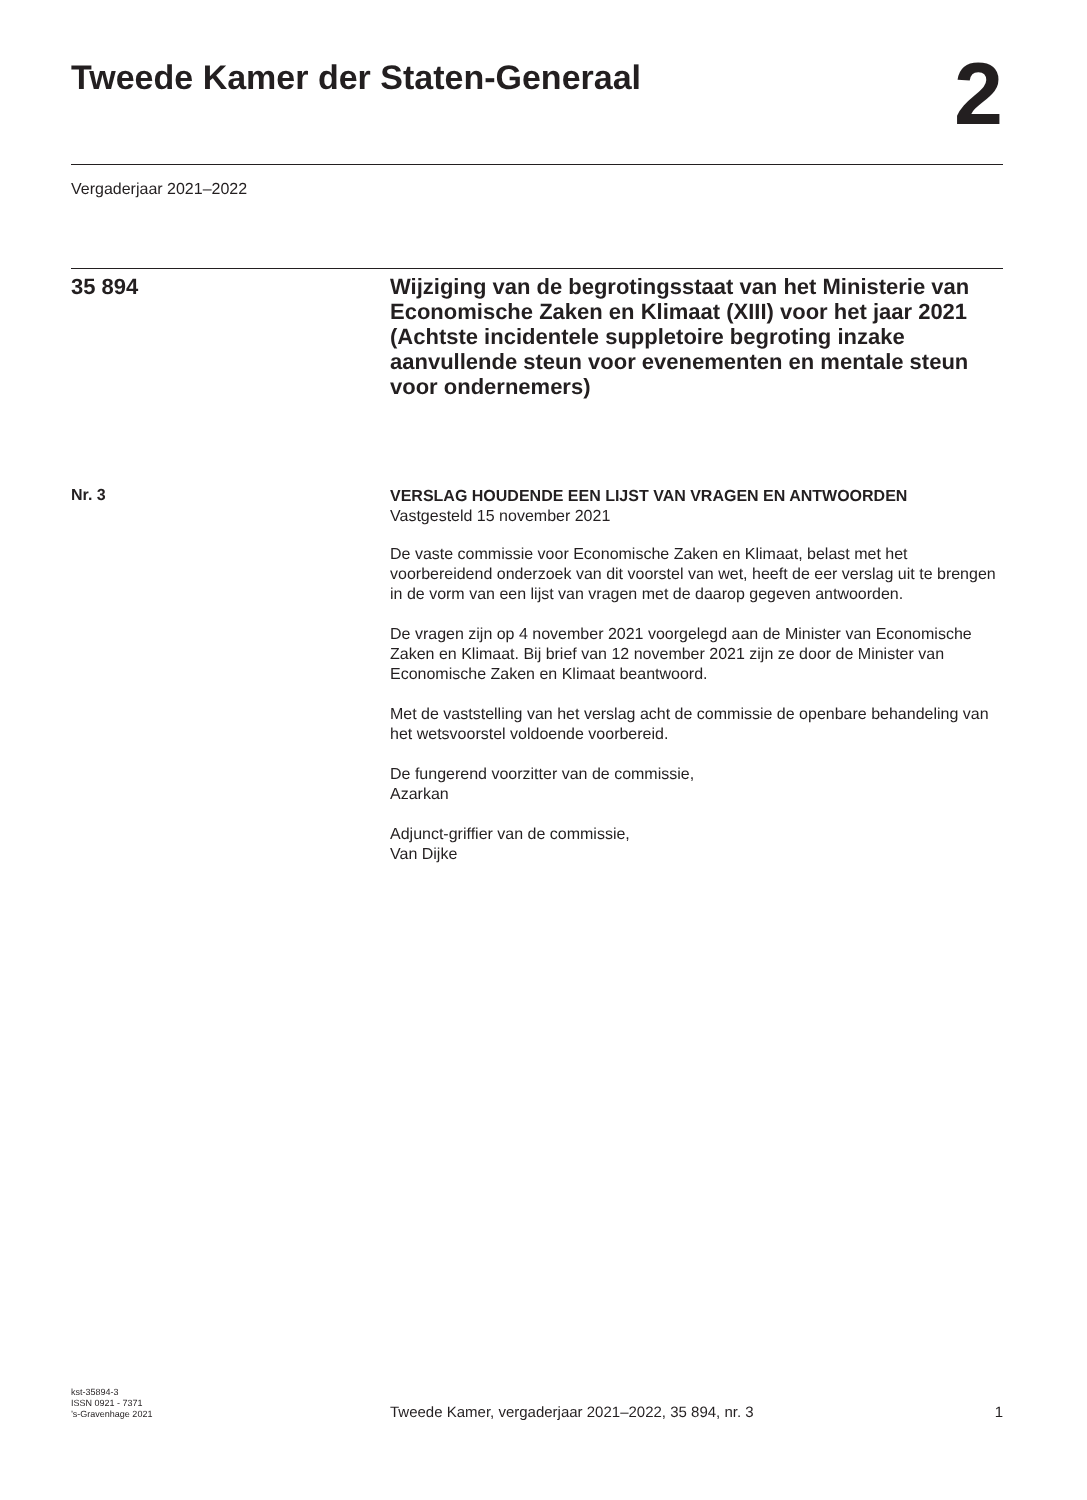Tweede Kamer der Staten-Generaal
2
Vergaderjaar 2021–2022
35 894
Wijziging van de begrotingsstaat van het Ministerie van Economische Zaken en Klimaat (XIII) voor het jaar 2021 (Achtste incidentele suppletoire begroting inzake aanvullende steun voor evenementen en mentale steun voor ondernemers)
Nr. 3
VERSLAG HOUDENDE EEN LIJST VAN VRAGEN EN ANTWOORDEN
Vastgesteld 15 november 2021
De vaste commissie voor Economische Zaken en Klimaat, belast met het voorbereidend onderzoek van dit voorstel van wet, heeft de eer verslag uit te brengen in de vorm van een lijst van vragen met de daarop gegeven antwoorden.
De vragen zijn op 4 november 2021 voorgelegd aan de Minister van Economische Zaken en Klimaat. Bij brief van 12 november 2021 zijn ze door de Minister van Economische Zaken en Klimaat beantwoord.
Met de vaststelling van het verslag acht de commissie de openbare behandeling van het wetsvoorstel voldoende voorbereid.
De fungerend voorzitter van de commissie,
Azarkan
Adjunct-griffier van de commissie,
Van Dijke
kst-35894-3
ISSN 0921 - 7371
’s-Gravenhage 2021
Tweede Kamer, vergaderjaar 2021–2022, 35 894, nr. 3
1